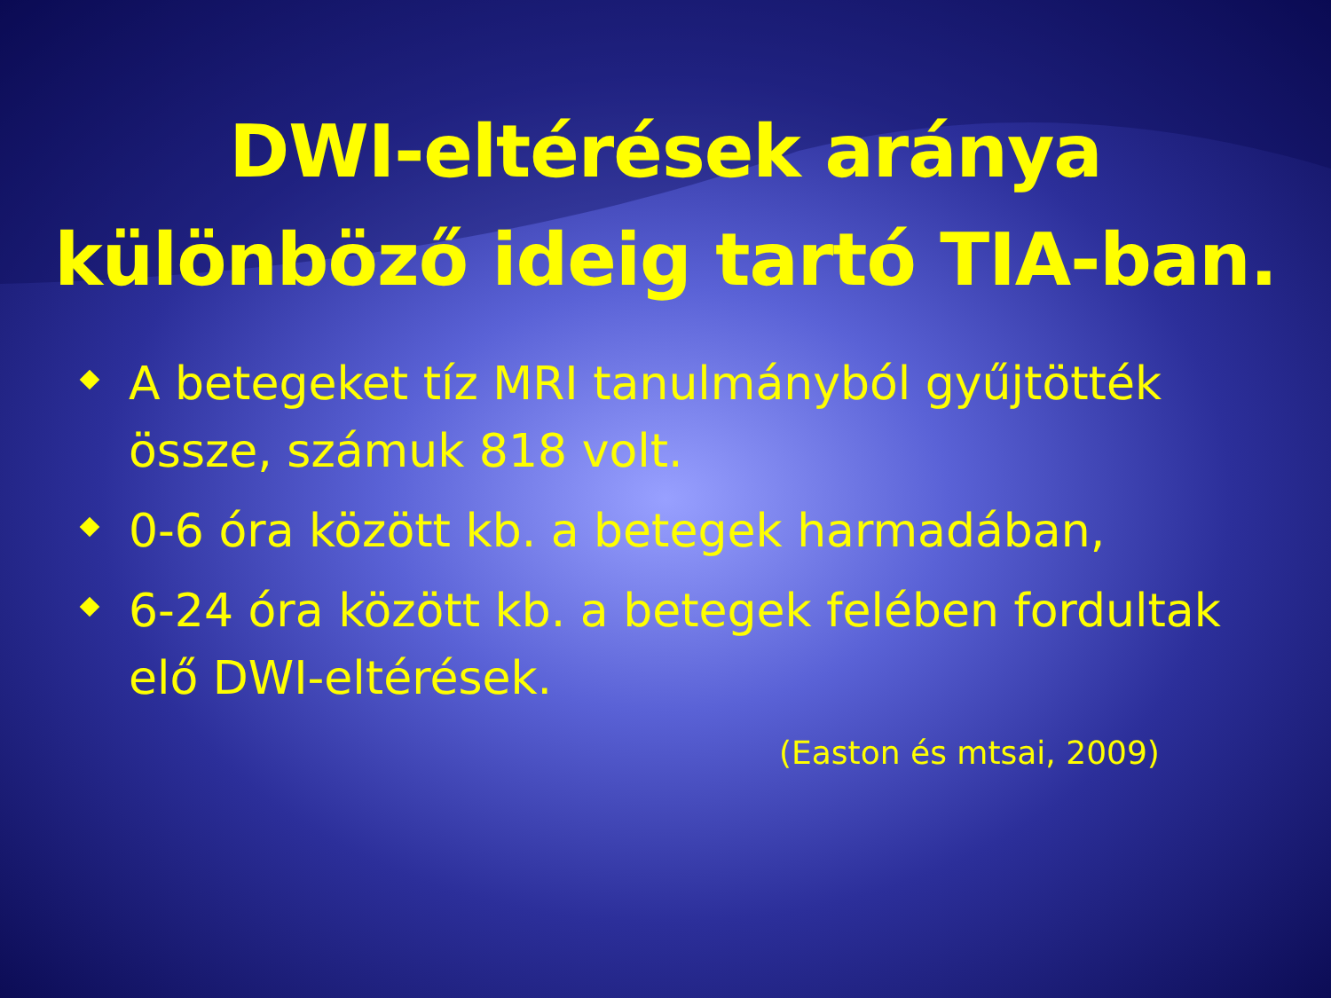DWI-eltérések aránya
különböző ideig tartó TIA-ban.
A betegeket tíz MRI tanulmányból gyűjtötték össze, számuk 818 volt.
0-6 óra között kb. a betegek harmadában,
6-24 óra között kb. a betegek felében fordultak elő DWI-eltérések.
(Easton és mtsai, 2009)